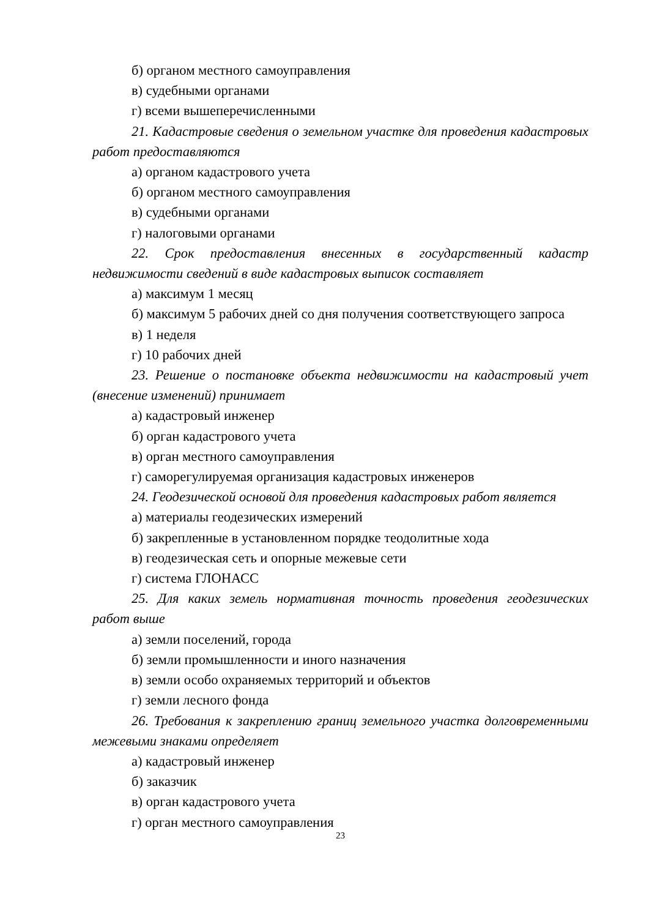б) органом местного самоуправления
в) судебными органами
г) всеми вышеперечисленными
21. Кадастровые сведения о земельном участке для проведения кадастровых работ предоставляются
а) органом кадастрового учета
б) органом местного самоуправления
в) судебными органами
г) налоговыми органами
22. Срок предоставления внесенных в государственный кадастр недвижимости сведений в виде кадастровых выписок составляет
а) максимум 1 месяц
б) максимум 5 рабочих дней со дня получения соответствующего запроса
в) 1 неделя
г) 10 рабочих дней
23. Решение о постановке объекта недвижимости на кадастровый учет (внесение изменений) принимает
а) кадастровый инженер
б) орган кадастрового учета
в) орган местного самоуправления
г) саморегулируемая организация кадастровых инженеров
24. Геодезической основой для проведения кадастровых работ является
а) материалы геодезических измерений
б) закрепленные в установленном порядке теодолитные хода
в) геодезическая сеть и опорные межевые сети
г) система ГЛОНАСС
25. Для каких земель нормативная точность проведения геодезических работ выше
а) земли поселений, города
б) земли промышленности и иного назначения
в) земли особо охраняемых территорий и объектов
г) земли лесного фонда
26. Требования к закреплению границ земельного участка долговременными межевыми знаками определяет
а) кадастровый инженер
б) заказчик
в) орган кадастрового учета
г) орган местного самоуправления
23